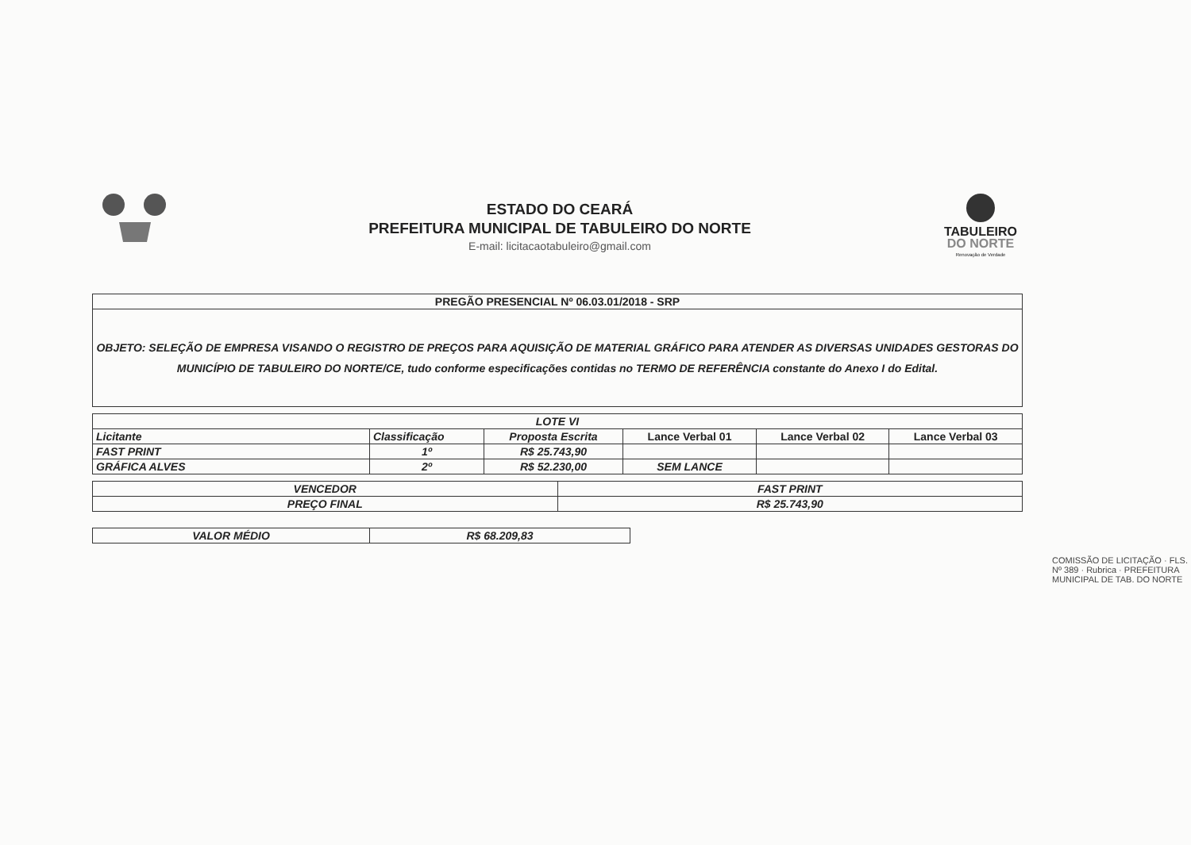ESTADO DO CEARÁ
PREFEITURA MUNICIPAL DE TABULEIRO DO NORTE
E-mail: licitacaotabuleiro@gmail.com
TABULEIRO
DO NORTE
Renovação de Verdade
| PREGÃO PRESENCIAL Nº 06.03.01/2018 - SRP |
| OBJETO: SELEÇÃO DE EMPRESA VISANDO O REGISTRO DE PREÇOS PARA AQUISIÇÃO DE MATERIAL GRÁFICO PARA ATENDER AS DIVERSAS UNIDADES GESTORAS DO MUNICÍPIO DE TABULEIRO DO NORTE/CE, tudo conforme especificações contidas no TERMO DE REFERÊNCIA constante do Anexo I do Edital. |
| LOTE VI | | | | | |
| --- | --- | --- | --- | --- | --- |
| Licitante | Classificação | Proposta Escrita | Lance Verbal 01 | Lance Verbal 02 | Lance Verbal 03 |
| FAST PRINT | 1º | R$ 25.743,90 | | | |
| GRÁFICA ALVES | 2º | R$ 52.230,00 | SEM LANCE | | |
| VENCEDOR | FAST PRINT |
| PREÇO FINAL | R$ 25.743,90 |
| VALOR MÉDIO | R$ 68.209,83 |
COMISSÃO DE LICITAÇÃO · FLS. Nº 389 · Rubrica · PREFEITURA MUNICIPAL DE TAB. DO NORTE